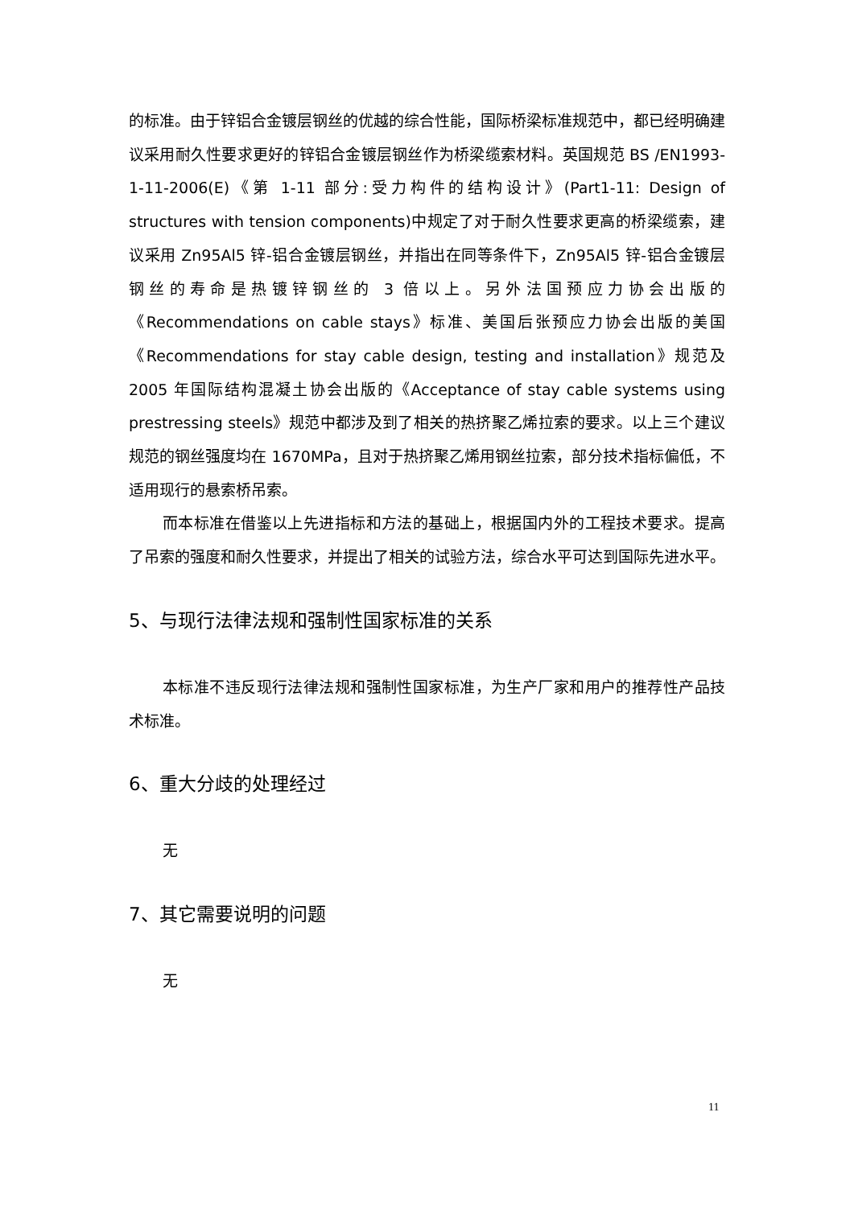的标准。由于锌铝合金镀层钢丝的优越的综合性能，国际桥梁标准规范中，都已经明确建议采用耐久性要求更好的锌铝合金镀层钢丝作为桥梁缆索材料。英国规范 BS /EN1993-1-11-2006(E)《第 1-11 部分:受力构件的结构设计》(Part1-11: Design of structures with tension components)中规定了对于耐久性要求更高的桥梁缆索，建议采用 Zn95Al5 锌-铝合金镀层钢丝，并指出在同等条件下，Zn95Al5 锌-铝合金镀层钢丝的寿命是热镀锌钢丝的 3 倍以上。另外法国预应力协会出版的《Recommendations on cable stays》标准、美国后张预应力协会出版的美国《Recommendations for stay cable design, testing and installation》规范及 2005 年国际结构混凝土协会出版的《Acceptance of stay cable systems using prestressing steels》规范中都涉及到了相关的热挤聚乙烯拉索的要求。以上三个建议规范的钢丝强度均在 1670MPa，且对于热挤聚乙烯用钢丝拉索，部分技术指标偏低，不适用现行的悬索桥吊索。
而本标准在借鉴以上先进指标和方法的基础上，根据国内外的工程技术要求。提高了吊索的强度和耐久性要求，并提出了相关的试验方法，综合水平可达到国际先进水平。
5、与现行法律法规和强制性国家标准的关系
本标准不违反现行法律法规和强制性国家标准，为生产厂家和用户的推荐性产品技术标准。
6、重大分歧的处理经过
无
7、其它需要说明的问题
无
11